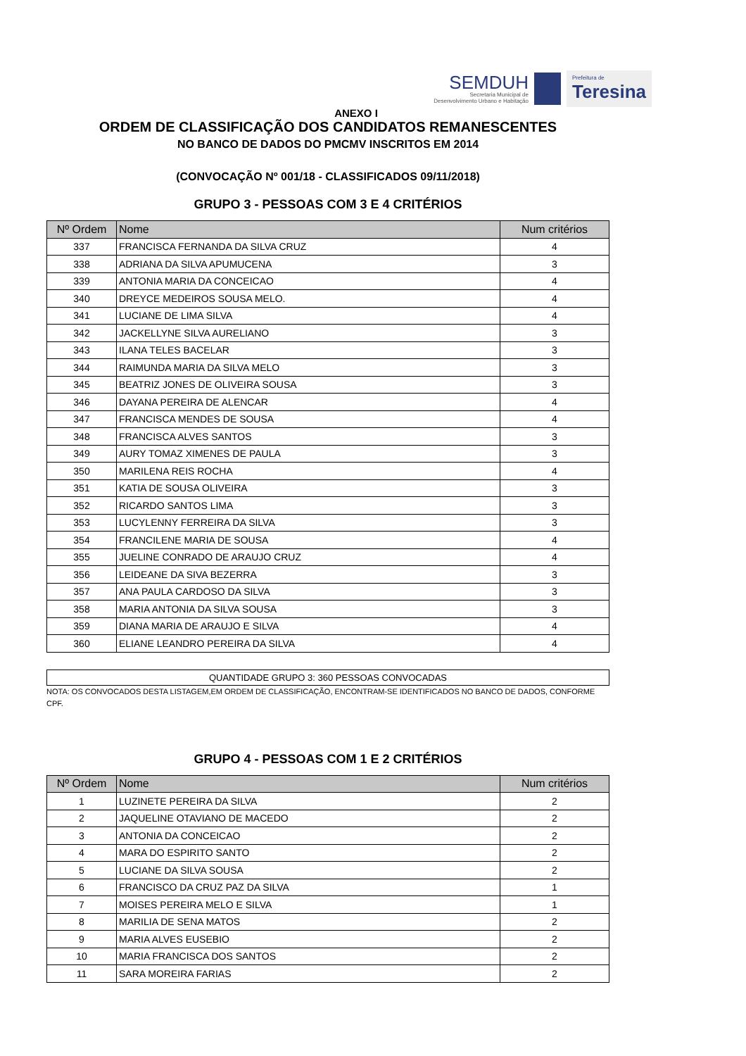SEMDUH
Secretaria Municipal de
Desenvolvimento Urbano e Habitação
Prefeitura de
Teresina
ANEXO I
ORDEM DE CLASSIFICAÇÃO DOS CANDIDATOS REMANESCENTES
NO BANCO DE DADOS DO PMCMV INSCRITOS EM 2014
(CONVOCAÇÃO Nº 001/18 - CLASSIFICADOS 09/11/2018)
GRUPO 3 - PESSOAS COM 3 E 4 CRITÉRIOS
| Nº Ordem | Nome | Num critérios |
| --- | --- | --- |
| 337 | FRANCISCA FERNANDA DA SILVA CRUZ | 4 |
| 338 | ADRIANA DA SILVA APUMUCENA | 3 |
| 339 | ANTONIA MARIA DA CONCEICAO | 4 |
| 340 | DREYCE MEDEIROS SOUSA MELO. | 4 |
| 341 | LUCIANE DE LIMA SILVA | 4 |
| 342 | JACKELLYNE SILVA AURELIANO | 3 |
| 343 | ILANA TELES BACELAR | 3 |
| 344 | RAIMUNDA MARIA DA SILVA MELO | 3 |
| 345 | BEATRIZ JONES DE OLIVEIRA SOUSA | 3 |
| 346 | DAYANA PEREIRA DE ALENCAR | 4 |
| 347 | FRANCISCA MENDES DE SOUSA | 4 |
| 348 | FRANCISCA ALVES SANTOS | 3 |
| 349 | AURY TOMAZ XIMENES DE PAULA | 3 |
| 350 | MARILENA REIS ROCHA | 4 |
| 351 | KATIA DE SOUSA OLIVEIRA | 3 |
| 352 | RICARDO SANTOS LIMA | 3 |
| 353 | LUCYLENNY FERREIRA DA SILVA | 3 |
| 354 | FRANCILENE MARIA DE SOUSA | 4 |
| 355 | JUELINE CONRADO DE ARAUJO CRUZ | 4 |
| 356 | LEIDEANE DA SIVA BEZERRA | 3 |
| 357 | ANA PAULA CARDOSO DA SILVA | 3 |
| 358 | MARIA ANTONIA DA SILVA SOUSA | 3 |
| 359 | DIANA MARIA DE ARAUJO E SILVA | 4 |
| 360 | ELIANE LEANDRO PEREIRA DA SILVA | 4 |
QUANTIDADE GRUPO 3: 360 PESSOAS CONVOCADAS
NOTA: OS CONVOCADOS DESTA LISTAGEM,EM ORDEM DE CLASSIFICAÇÃO, ENCONTRAM-SE IDENTIFICADOS NO BANCO DE DADOS, CONFORME CPF.
GRUPO 4 - PESSOAS COM 1 E 2 CRITÉRIOS
| Nº Ordem | Nome | Num critérios |
| --- | --- | --- |
| 1 | LUZINETE PEREIRA DA SILVA | 2 |
| 2 | JAQUELINE OTAVIANO DE MACEDO | 2 |
| 3 | ANTONIA DA CONCEICAO | 2 |
| 4 | MARA DO ESPIRITO SANTO | 2 |
| 5 | LUCIANE DA SILVA SOUSA | 2 |
| 6 | FRANCISCO DA CRUZ PAZ DA SILVA | 1 |
| 7 | MOISES PEREIRA MELO E SILVA | 1 |
| 8 | MARILIA DE SENA MATOS | 2 |
| 9 | MARIA ALVES EUSEBIO | 2 |
| 10 | MARIA FRANCISCA DOS SANTOS | 2 |
| 11 | SARA MOREIRA FARIAS | 2 |